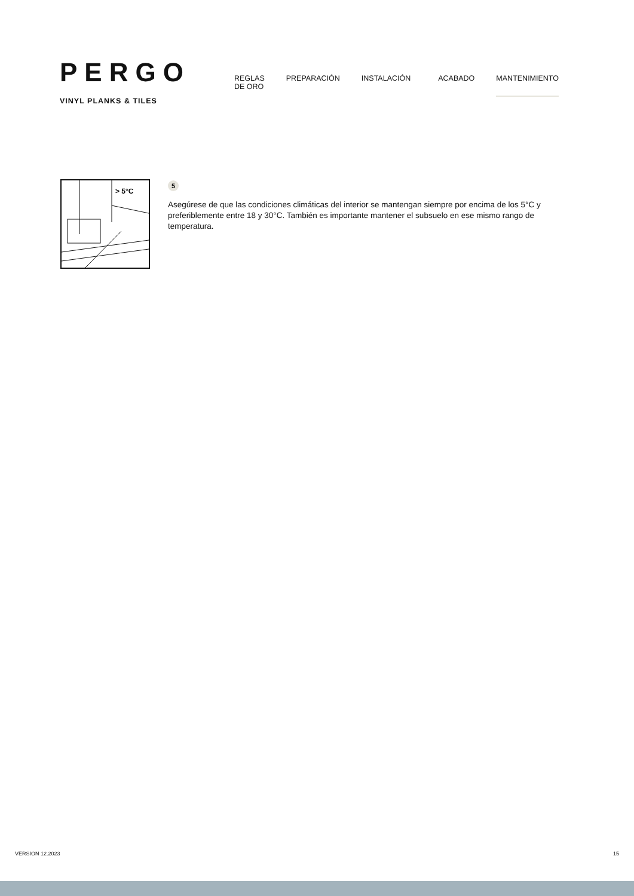PERGO
VINYL PLANKS & TILES
REGLAS DE ORO PREPARACIÓN INSTALACIÓN ACABADO MANTENIMIENTO
> 5°C
5
Asegúrese de que las condiciones climáticas del interior se mantengan siempre por encima de los 5°C y preferiblemente entre 18 y 30°C. También es importante mantener el subsuelo en ese mismo rango de temperatura.
VERSION 12.2023 15